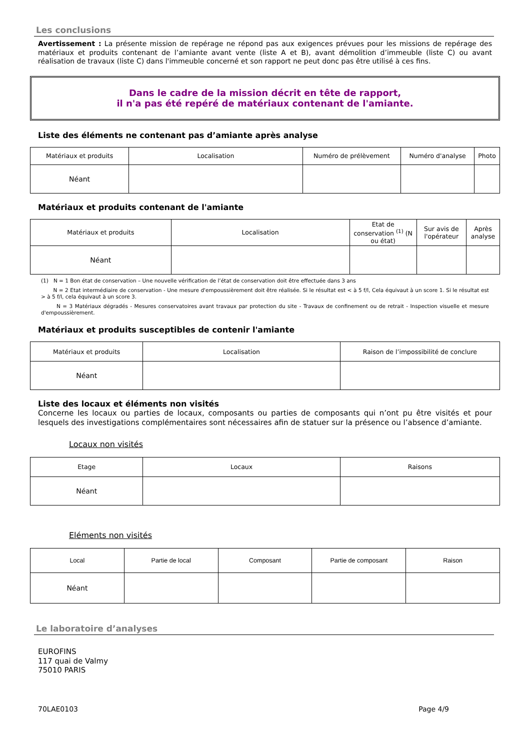Les conclusions
Avertissement : La présente mission de repérage ne répond pas aux exigences prévues pour les missions de repérage des matériaux et produits contenant de l’amiante avant vente (liste A et B), avant démolition d’immeuble (liste C) ou avant réalisation de travaux (liste C) dans l'immeuble concerné et son rapport ne peut donc pas être utilisé à ces fins.
Dans le cadre de la mission décrit en tête de rapport,
il n'a pas été repéré de matériaux contenant de l'amiante.
Liste des éléments ne contenant pas d’amiante après analyse
| Matériaux et produits | Localisation | Numéro de prélèvement | Numéro d'analyse | Photo |
| --- | --- | --- | --- | --- |
| Néant | | | | |
Matériaux et produits contenant de l'amiante
| Matériaux et produits | Localisation | Etat de conservation <sup>(1)</sup> (N ou état) | Sur avis de l'opérateur | Après analyse |
| --- | --- | --- | --- | --- |
| Néant | | | | |
(1) N = 1 Bon état de conservation – Une nouvelle vérification de l’état de conservation doit être effectuée dans 3 ans
N = 2 Etat intermédiaire de conservation - Une mesure d'empoussièrement doit être réalisée. Si le résultat est < à 5 f/l, Cela équivaut à un score 1. Si le résultat est > à 5 f/l, cela équivaut à un score 3.
N = 3 Matériaux dégradés - Mesures conservatoires avant travaux par protection du site - Travaux de confinement ou de retrait - Inspection visuelle et mesure d'empoussièrement.
Matériaux et produits susceptibles de contenir l'amiante
| Matériaux et produits | Localisation | Raison de l’impossibilité de conclure |
| --- | --- | --- |
| Néant | | |
Liste des locaux et éléments non visités
Concerne les locaux ou parties de locaux, composants ou parties de composants qui n’ont pu être visités et pour lesquels des investigations complémentaires sont nécessaires afin de statuer sur la présence ou l’absence d’amiante.
Locaux non visités
| Etage | Locaux | Raisons |
| --- | --- | --- |
| Néant | | |
Eléments non visités
| Local | Partie de local | Composant | Partie de composant | Raison |
| --- | --- | --- | --- | --- |
| Néant | | | | |
Le laboratoire d’analyses
EUROFINS
117 quai de Valmy
75010 PARIS
70LAE0103 Page 4/9